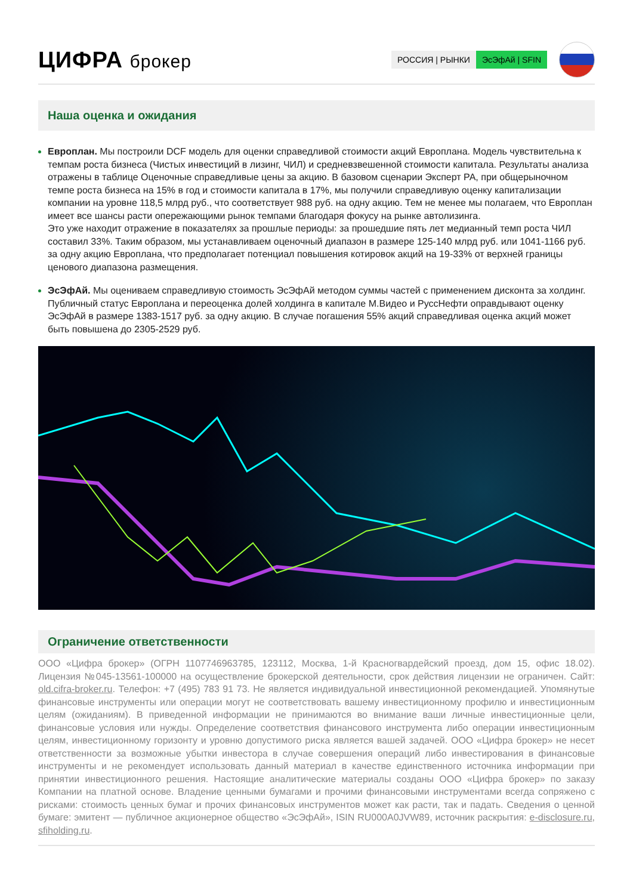ЦИФРА брокер
РОССИЯ | РЫНКИ ЭсЭфАй | SFIN
Наша оценка и ожидания
Европлан. Мы построили DCF модель для оценки справедливой стоимости акций Европлана. Модель чувствительна к темпам роста бизнеса (Чистых инвестиций в лизинг, ЧИЛ) и средневзвешенной стоимости капитала. Результаты анализа отражены в таблице Оценочные справедливые цены за акцию. В базовом сценарии Эксперт РА, при общерыночном темпе роста бизнеса на 15% в год и стоимости капитала в 17%, мы получили справедливую оценку капитализации компании на уровне 118,5 млрд руб., что соответствует 988 руб. на одну акцию. Тем не менее мы полагаем, что Европлан имеет все шансы расти опережающими рынок темпами благодаря фокусу на рынке автолизинга.
Это уже находит отражение в показателях за прошлые периоды: за прошедшие пять лет медианный темп роста ЧИЛ составил 33%. Таким образом, мы устанавливаем оценочный диапазон в размере 125-140 млрд руб. или 1041-1166 руб. за одну акцию Европлана, что предполагает потенциал повышения котировок акций на 19-33% от верхней границы ценового диапазона размещения.
ЭсЭфАй. Мы оцениваем справедливую стоимость ЭсЭфАй методом суммы частей с применением дисконта за холдинг. Публичный статус Европлана и переоценка долей холдинга в капитале М.Видео и РуссНефти оправдывают оценку ЭсЭфАй в размере 1383-1517 руб. за одну акцию. В случае погашения 55% акций справедливая оценка акций может быть повышена до 2305-2529 руб.
Ограничение ответственности
ООО «Цифра брокер» (ОГРН 1107746963785, 123112, Москва, 1-й Красногвардейский проезд, дом 15, офис 18.02). Лицензия №045-13561-100000 на осуществление брокерской деятельности, срок действия лицензии не ограничен. Сайт: old.cifra-broker.ru. Телефон: +7 (495) 783 91 73. Не является индивидуальной инвестиционной рекомендацией. Упомянутые финансовые инструменты или операции могут не соответствовать вашему инвестиционному профилю и инвестиционным целям (ожиданиям). В приведенной информации не принимаются во внимание ваши личные инвестиционные цели, финансовые условия или нужды. Определение соответствия финансового инструмента либо операции инвестиционным целям, инвестиционному горизонту и уровню допустимого риска является вашей задачей. ООО «Цифра брокер» не несет ответственности за возможные убытки инвестора в случае совершения операций либо инвестирования в финансовые инструменты и не рекомендует использовать данный материал в качестве единственного источника информации при принятии инвестиционного решения. Настоящие аналитические материалы созданы ООО «Цифра брокер» по заказу Компании на платной основе. Владение ценными бумагами и прочими финансовыми инструментами всегда сопряжено с рисками: стоимость ценных бумаг и прочих финансовых инструментов может как расти, так и падать. Сведения о ценной бумаге: эмитент — публичное акционерное общество «ЭсЭфАй», ISIN RU000A0JVW89, источник раскрытия: e-disclosure.ru, sfiholding.ru.